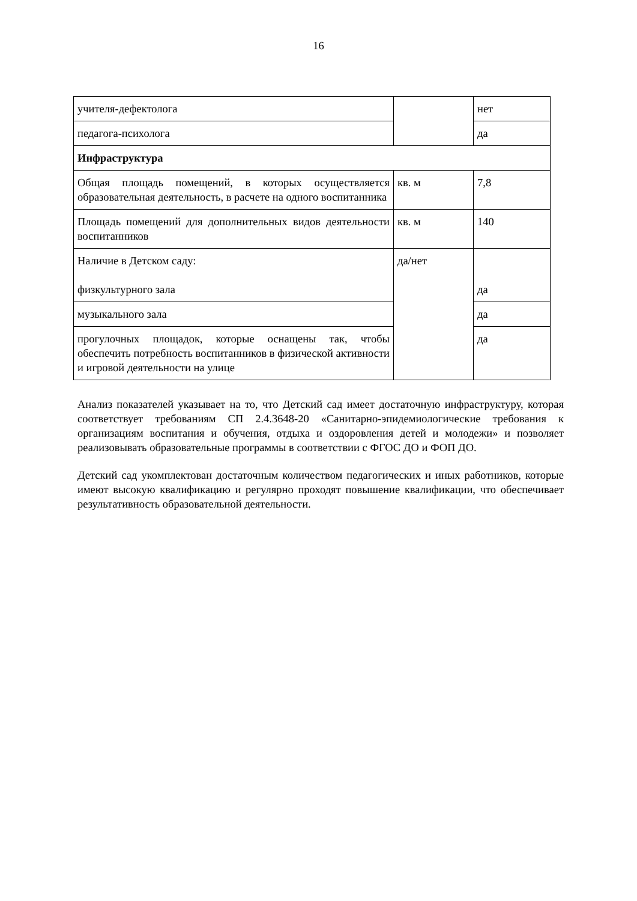16
| учителя-дефектолога | | нет |
| педагога-психолога | | да |
| Инфраструктура | | |
| Общая площадь помещений, в которых осуществляется образовательная деятельность, в расчете на одного воспитанника | кв. м | 7,8 |
| Площадь помещений для дополнительных видов деятельности воспитанников | кв. м | 140 |
| Наличие в Детском саду: физкультурного зала | да/нет | да |
| музыкального зала | | да |
| прогулочных площадок, которые оснащены так, чтобы обеспечить потребность воспитанников в физической активности и игровой деятельности на улице | | да |
Анализ показателей указывает на то, что Детский сад имеет достаточную инфраструктуру, которая соответствует требованиям СП 2.4.3648-20 «Санитарно-эпидемиологические требования к организациям воспитания и обучения, отдыха и оздоровления детей и молодежи» и позволяет реализовывать образовательные программы в соответствии с ФГОС ДО и ФОП ДО.
Детский сад укомплектован достаточным количеством педагогических и иных работников, которые имеют высокую квалификацию и регулярно проходят повышение квалификации, что обеспечивает результативность образовательной деятельности.